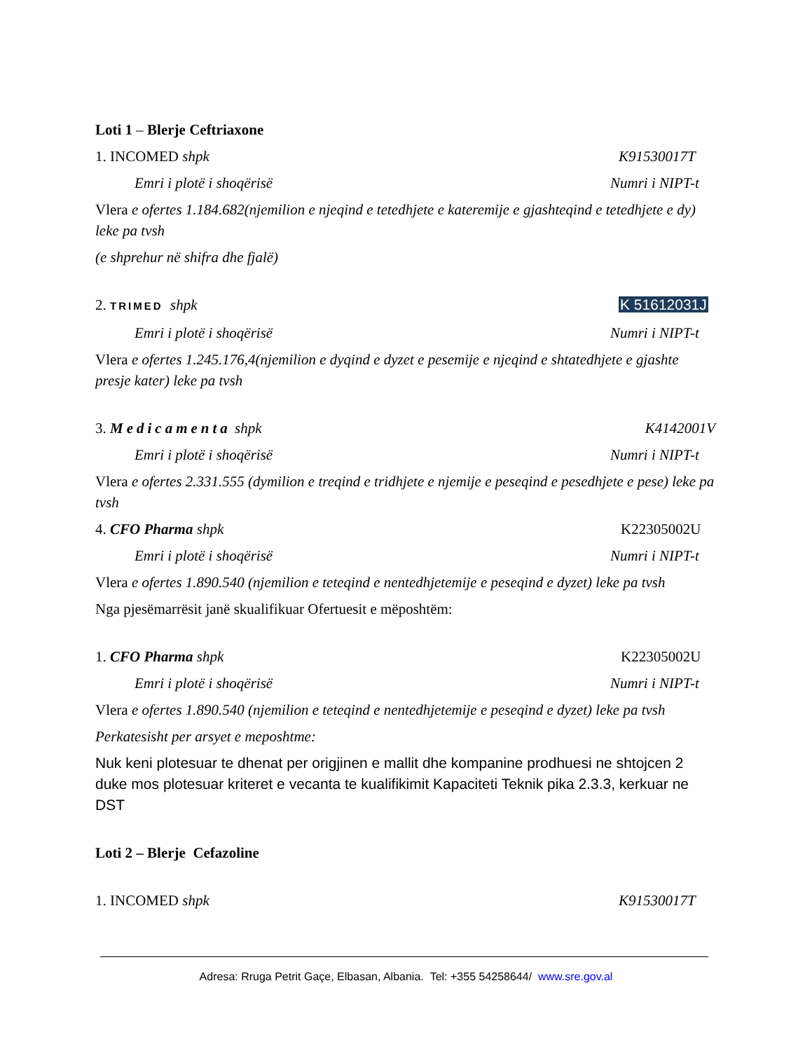Loti 1 – Blerje Ceftriaxone
1. INCOMED shpk K91530017T
Emri i plotë i shoqërisë Numri i NIPT-t
Vlera e ofertes 1.184.682(njemilion e njeqind e tetedhjete e kateremije e gjashteqind e tetedhjete e dy) leke pa tvsh
(e shprehur në shifra dhe fjalë)
2. TRIMED shpk K 51612031J
Emri i plotë i shoqërisë Numri i NIPT-t
Vlera e ofertes 1.245.176,4(njemilion e dyqind e dyzet e pesemije e njeqind e shtatedhjete e gjashte presje kater) leke pa tvsh
3. Medicamenta shpk K4142001V
Emri i plotë i shoqërisë Numri i NIPT-t
Vlera e ofertes 2.331.555 (dymilion e treqind e tridhjete e njemije e peseqind e pesedhjete e pese) leke pa tvsh
4. CFO Pharma shpk K22305002U
Emri i plotë i shoqërisë Numri i NIPT-t
Vlera e ofertes 1.890.540 (njemilion e teteqind e nentedhjetemije e peseqind e dyzet) leke pa tvsh
Nga pjesëmarrësit janë skualifikuar Ofertuesit e mëposhtëm:
1. CFO Pharma shpk K22305002U
Emri i plotë i shoqërisë Numri i NIPT-t
Vlera e ofertes 1.890.540 (njemilion e teteqind e nentedhjetemije e peseqind e dyzet) leke pa tvsh
Perkatesisht per arsyet e meposhtme:
Nuk keni plotesuar te dhenat per origjinen e mallit dhe kompanine prodhuesi ne shtojcen 2 duke mos plotesuar kriteret e vecanta te kualifikimit Kapaciteti Teknik pika 2.3.3, kerkuar ne DST
Loti 2 – Blerje Cefazoline
1. INCOMED shpk K91530017T
Adresa: Rruga Petrit Gaçe, Elbasan, Albania. Tel: +355 54258644/ www.sre.gov.al